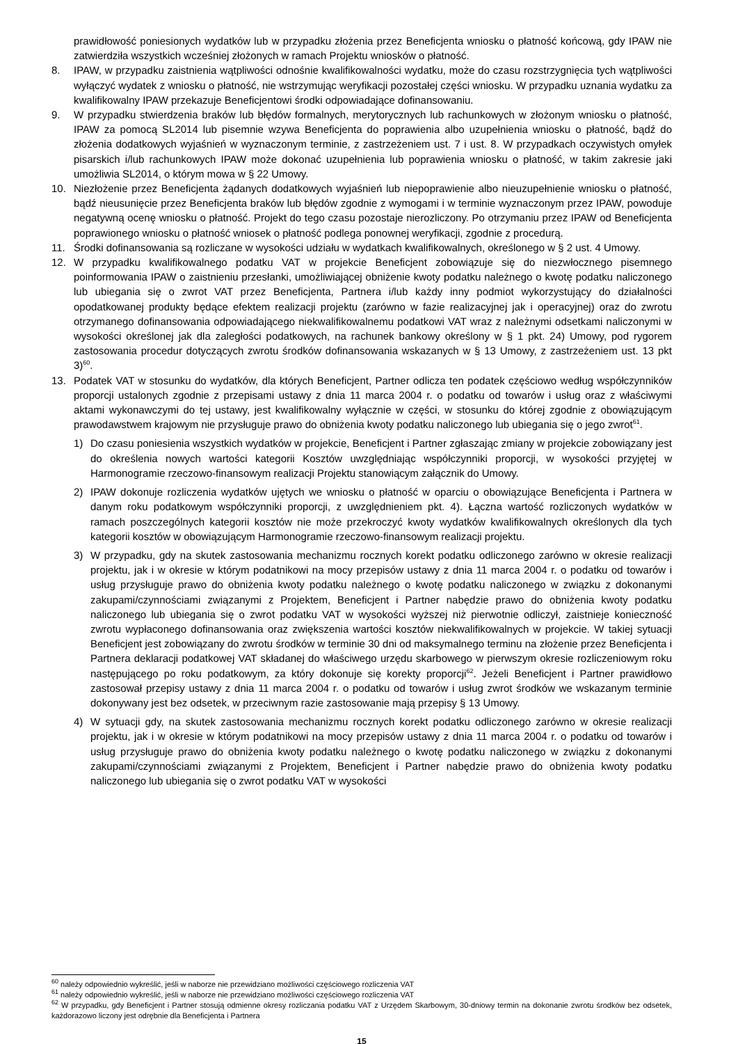prawidłowość poniesionych wydatków lub w przypadku złożenia przez Beneficjenta wniosku o płatność końcową, gdy IPAW nie zatwierdziła wszystkich wcześniej złożonych w ramach Projektu wniosków o płatność.
8. IPAW, w przypadku zaistnienia wątpliwości odnośnie kwalifikowalności wydatku, może do czasu rozstrzygnięcia tych wątpliwości wyłączyć wydatek z wniosku o płatność, nie wstrzymując weryfikacji pozostałej części wniosku. W przypadku uznania wydatku za kwalifikowalny IPAW przekazuje Beneficjentowi środki odpowiadające dofinansowaniu.
9. W przypadku stwierdzenia braków lub błędów formalnych, merytorycznych lub rachunkowych w złożonym wniosku o płatność, IPAW za pomocą SL2014 lub pisemnie wzywa Beneficjenta do poprawienia albo uzupełnienia wniosku o płatność, bądź do złożenia dodatkowych wyjaśnień w wyznaczonym terminie, z zastrzeżeniem ust. 7 i ust. 8. W przypadkach oczywistych omyłek pisarskich i/lub rachunkowych IPAW może dokonać uzupełnienia lub poprawienia wniosku o płatność, w takim zakresie jaki umożliwia SL2014, o którym mowa w § 22 Umowy.
10. Niezłożenie przez Beneficjenta żądanych dodatkowych wyjaśnień lub niepoprawienie albo nieuzupełnienie wniosku o płatność, bądź nieusunięcie przez Beneficjenta braków lub błędów zgodnie z wymogami i w terminie wyznaczonym przez IPAW, powoduje negatywną ocenę wniosku o płatność. Projekt do tego czasu pozostaje nierozliczony. Po otrzymaniu przez IPAW od Beneficjenta poprawionego wniosku o płatność wniosek o płatność podlega ponownej weryfikacji, zgodnie z procedurą.
11. Środki dofinansowania są rozliczane w wysokości udziału w wydatkach kwalifikowalnych, określonego w § 2 ust. 4 Umowy.
12. W przypadku kwalifikowalnego podatku VAT w projekcie Beneficjent zobowiązuje się do niezwłocznego pisemnego poinformowania IPAW o zaistnieniu przesłanki, umożliwiającej obniżenie kwoty podatku należnego o kwotę podatku naliczonego lub ubiegania się o zwrot VAT przez Beneficjenta, Partnera i/lub każdy inny podmiot wykorzystujący do działalności opodatkowanej produkty będące efektem realizacji projektu (zarówno w fazie realizacyjnej jak i operacyjnej) oraz do zwrotu otrzymanego dofinansowania odpowiadającego niekwalifikowalnemu podatkowi VAT wraz z należnymi odsetkami naliczonymi w wysokości określonej jak dla zaległości podatkowych, na rachunek bankowy określony w § 1 pkt. 24) Umowy, pod rygorem zastosowania procedur dotyczących zwrotu środków dofinansowania wskazanych w § 13 Umowy, z zastrzeżeniem ust. 13 pkt 3)<sup>60</sup>.
13. Podatek VAT w stosunku do wydatków, dla których Beneficjent, Partner odlicza ten podatek częściowo według współczynników proporcji ustalonych zgodnie z przepisami ustawy z dnia 11 marca 2004 r. o podatku od towarów i usług oraz z właściwymi aktami wykonawczymi do tej ustawy, jest kwalifikowalny wyłącznie w części, w stosunku do której zgodnie z obowiązującym prawodawstwem krajowym nie przysługuje prawo do obniżenia kwoty podatku naliczonego lub ubiegania się o jego zwrot<sup>61</sup>.
1) Do czasu poniesienia wszystkich wydatków w projekcie, Beneficjent i Partner zgłaszając zmiany w projekcie zobowiązany jest do określenia nowych wartości kategorii Kosztów uwzględniając współczynniki proporcji, w wysokości przyjętej w Harmonogramie rzeczowo-finansowym realizacji Projektu stanowiącym załącznik do Umowy.
2) IPAW dokonuje rozliczenia wydatków ujętych we wniosku o płatność w oparciu o obowiązujące Beneficjenta i Partnera w danym roku podatkowym współczynniki proporcji, z uwzględnieniem pkt. 4). Łączna wartość rozliczonych wydatków w ramach poszczególnych kategorii kosztów nie może przekroczyć kwoty wydatków kwalifikowalnych określonych dla tych kategorii kosztów w obowiązującym Harmonogramie rzeczowo-finansowym realizacji projektu.
3) W przypadku, gdy na skutek zastosowania mechanizmu rocznych korekt podatku odliczonego zarówno w okresie realizacji projektu, jak i w okresie w którym podatnikowi na mocy przepisów ustawy z dnia 11 marca 2004 r. o podatku od towarów i usług przysługuje prawo do obniżenia kwoty podatku należnego o kwotę podatku naliczonego w związku z dokonanymi zakupami/czynnościami związanymi z Projektem, Beneficjent i Partner nabędzie prawo do obniżenia kwoty podatku naliczonego lub ubiegania się o zwrot podatku VAT w wysokości wyższej niż pierwotnie odliczył, zaistnieje konieczność zwrotu wypłaconego dofinansowania oraz zwiększenia wartości kosztów niekwalifikowalnych w projekcie. W takiej sytuacji Beneficjent jest zobowiązany do zwrotu środków w terminie 30 dni od maksymalnego terminu na złożenie przez Beneficjenta i Partnera deklaracji podatkowej VAT składanej do właściwego urzędu skarbowego w pierwszym okresie rozliczeniowym roku następującego po roku podatkowym, za który dokonuje się korekty proporcji<sup>62</sup>. Jeżeli Beneficjent i Partner prawidłowo zastosował przepisy ustawy z dnia 11 marca 2004 r. o podatku od towarów i usług zwrot środków we wskazanym terminie dokonywany jest bez odsetek, w przeciwnym razie zastosowanie mają przepisy § 13 Umowy.
4) W sytuacji gdy, na skutek zastosowania mechanizmu rocznych korekt podatku odliczonego zarówno w okresie realizacji projektu, jak i w okresie w którym podatnikowi na mocy przepisów ustawy z dnia 11 marca 2004 r. o podatku od towarów i usług przysługuje prawo do obniżenia kwoty podatku należnego o kwotę podatku naliczonego w związku z dokonanymi zakupami/czynnościami związanymi z Projektem, Beneficjent i Partner nabędzie prawo do obniżenia kwoty podatku naliczonego lub ubiegania się o zwrot podatku VAT w wysokości
<sup>60</sup> należy odpowiednio wykreślić, jeśli w naborze nie przewidziano możliwości częściowego rozliczenia VAT
<sup>61</sup> należy odpowiednio wykreślić, jeśli w naborze nie przewidziano możliwości częściowego rozliczenia VAT
<sup>62</sup> W przypadku, gdy Beneficjent i Partner stosują odmienne okresy rozliczania podatku VAT z Urzędem Skarbowym, 30-dniowy termin na dokonanie zwrotu środków bez odsetek, każdorazowo liczony jest odrębnie dla Beneficjenta i Partnera
15